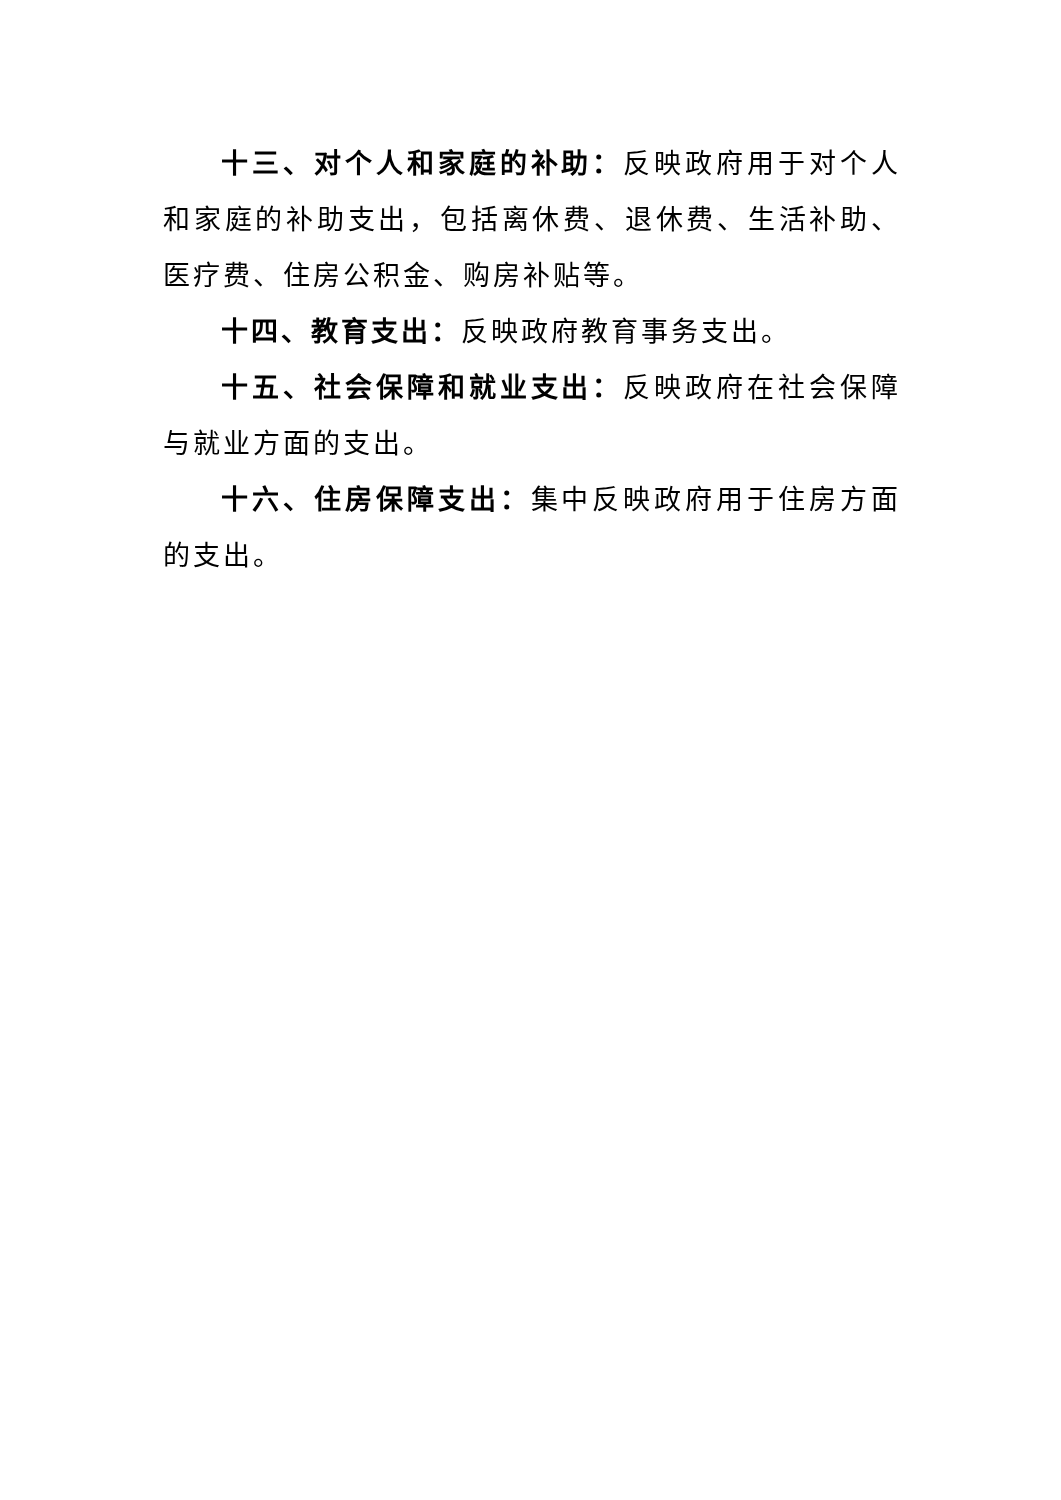十三、对个人和家庭的补助：反映政府用于对个人和家庭的补助支出，包括离休费、退休费、生活补助、医疗费、住房公积金、购房补贴等。
十四、教育支出：反映政府教育事务支出。
十五、社会保障和就业支出：反映政府在社会保障与就业方面的支出。
十六、住房保障支出：集中反映政府用于住房方面的支出。